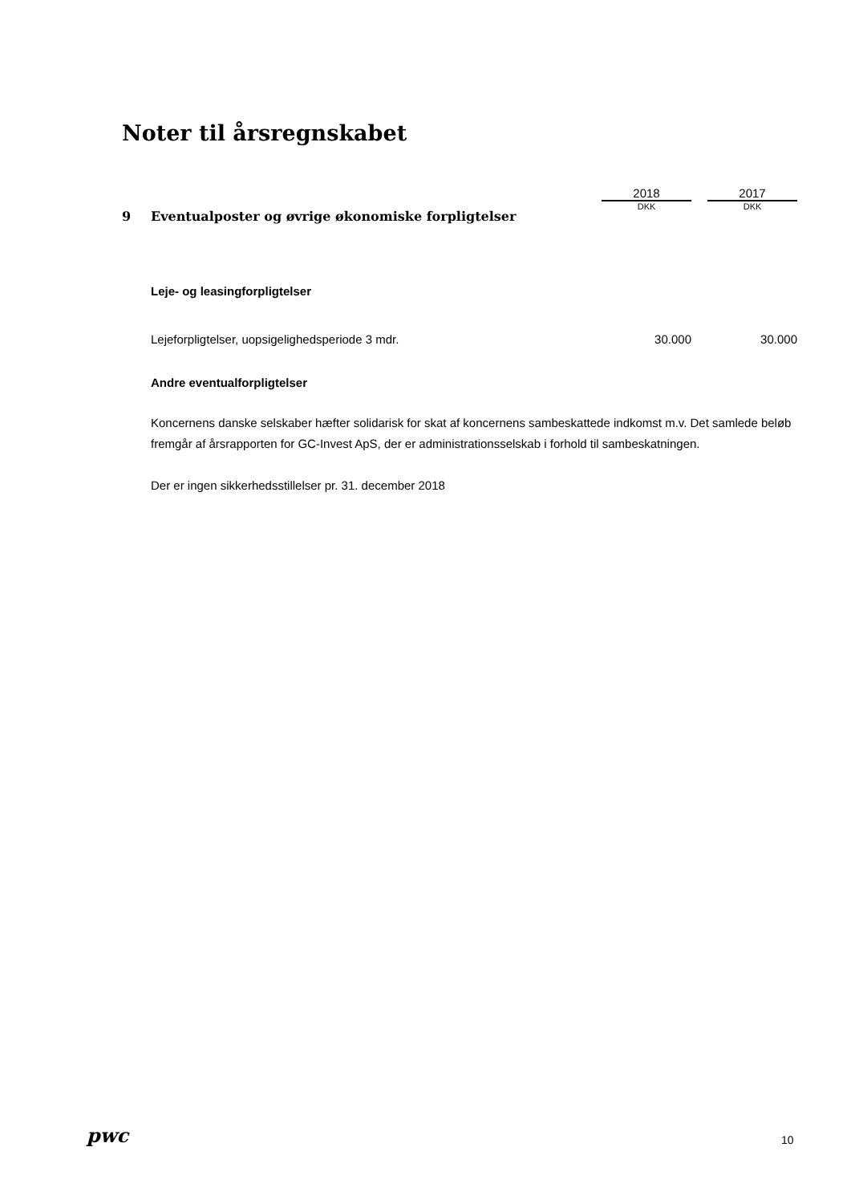Noter til årsregnskabet
| | 2018 | | 2017 |
| 9 Eventualposter og øvrige økonomiske forpligtelser | DKK | | DKK |
Leje- og leasingforpligtelser
| Lejeforpligtelser, uopsigelighedsperiode 3 mdr. | 30.000 | | 30.000 |
Andre eventualforpligtelser
Koncernens danske selskaber hæfter solidarisk for skat af koncernens sambeskattede indkomst m.v. Det samlede beløb fremgår af årsrapporten for GC-Invest ApS, der er administrationsselskab i forhold til sambeskatningen.
Der er ingen sikkerhedsstillelser pr. 31. december 2018
pwc 10